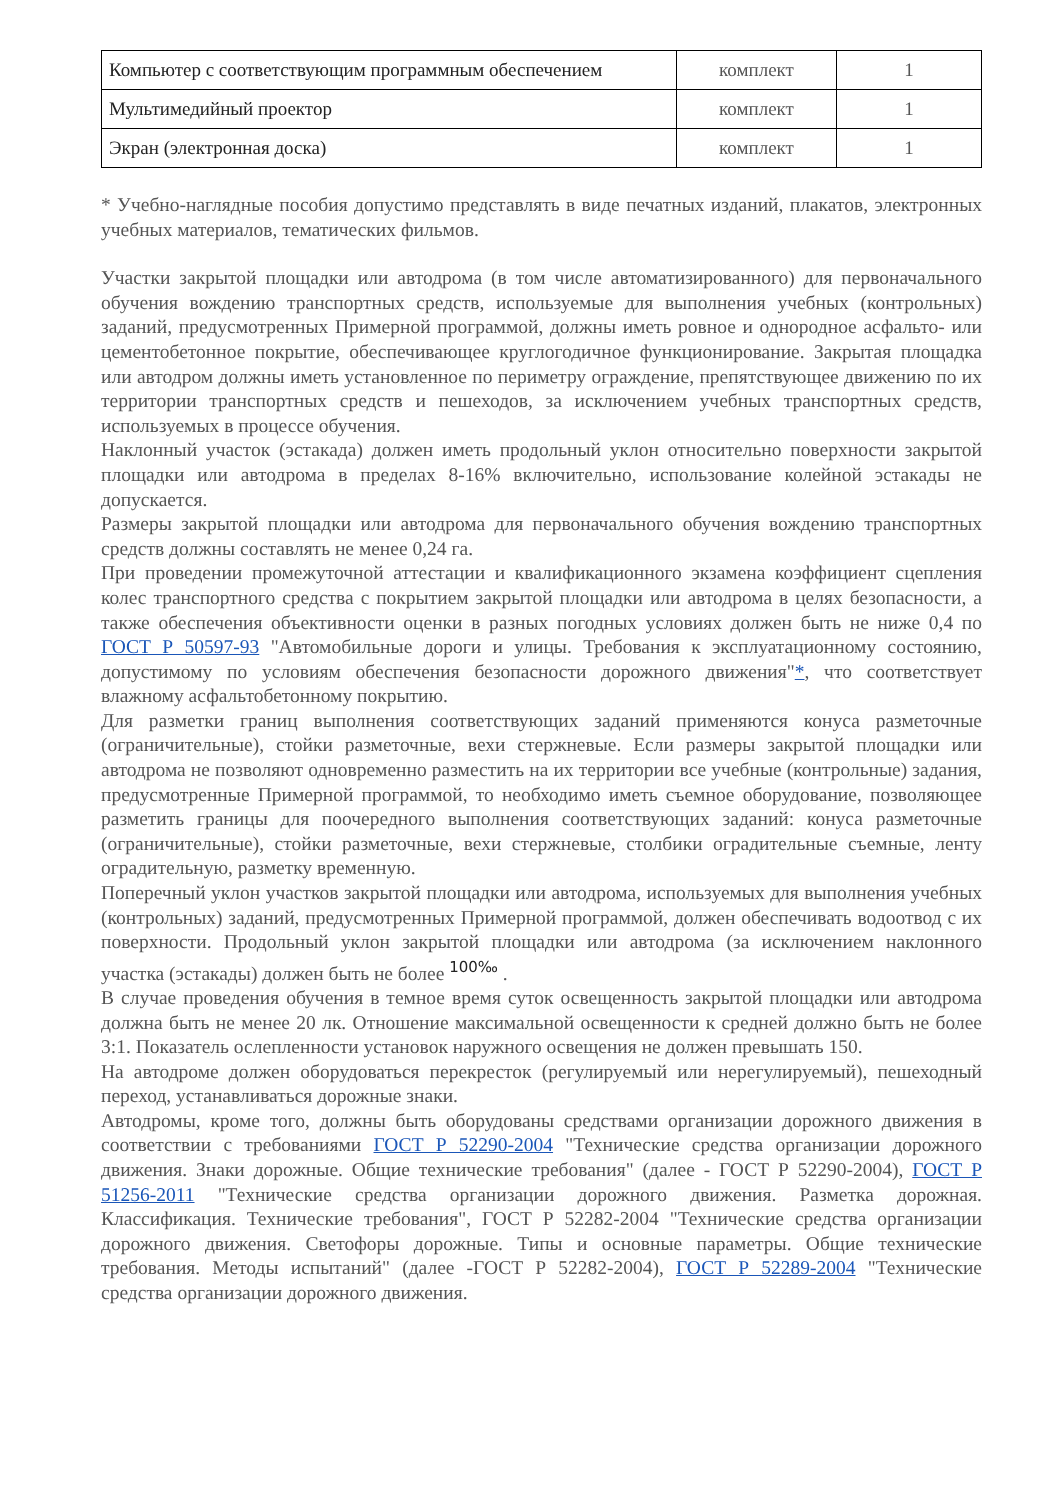| Компьютер с соответствующим программным обеспечением | комплект | 1 |
| Мультимедийный проектор | комплект | 1 |
| Экран (электронная доска) | комплект | 1 |
* Учебно-наглядные пособия допустимо представлять в виде печатных изданий, плакатов, электронных учебных материалов, тематических фильмов.
Участки закрытой площадки или автодрома (в том числе автоматизированного) для первоначального обучения вождению транспортных средств, используемые для выполнения учебных (контрольных) заданий, предусмотренных Примерной программой, должны иметь ровное и однородное асфальто- или цементобетонное покрытие, обеспечивающее круглогодичное функционирование. Закрытая площадка или автодром должны иметь установленное по периметру ограждение, препятствующее движению по их территории транспортных средств и пешеходов, за исключением учебных транспортных средств, используемых в процессе обучения.
Наклонный участок (эстакада) должен иметь продольный уклон относительно поверхности закрытой площадки или автодрома в пределах 8-16% включительно, использование колейной эстакады не допускается.
Размеры закрытой площадки или автодрома для первоначального обучения вождению транспортных средств должны составлять не менее 0,24 га.
При проведении промежуточной аттестации и квалификационного экзамена коэффициент сцепления колес транспортного средства с покрытием закрытой площадки или автодрома в целях безопасности, а также обеспечения объективности оценки в разных погодных условиях должен быть не ниже 0,4 по ГОСТ Р 50597-93 "Автомобильные дороги и улицы. Требования к эксплуатационному состоянию, допустимому по условиям обеспечения безопасности дорожного движения"*, что соответствует влажному асфальтобетонному покрытию.
Для разметки границ выполнения соответствующих заданий применяются конуса разметочные (ограничительные), стойки разметочные, вехи стержневые. Если размеры закрытой площадки или автодрома не позволяют одновременно разместить на их территории все учебные (контрольные) задания, предусмотренные Примерной программой, то необходимо иметь съемное оборудование, позволяющее разметить границы для поочередного выполнения соответствующих заданий: конуса разметочные (ограничительные), стойки разметочные, вехи стержневые, столбики оградительные съемные, ленту оградительную, разметку временную.
Поперечный уклон участков закрытой площадки или автодрома, используемых для выполнения учебных (контрольных) заданий, предусмотренных Примерной программой, должен обеспечивать водоотвод с их поверхности. Продольный уклон закрытой площадки или автодрома (за исключением наклонного участка (эстакады) должен быть не более <sup>100‰</sup> .
В случае проведения обучения в темное время суток освещенность закрытой площадки или автодрома должна быть не менее 20 лк. Отношение максимальной освещенности к средней должно быть не более 3:1. Показатель ослепленности установок наружного освещения не должен превышать 150.
На автодроме должен оборудоваться перекресток (регулируемый или нерегулируемый), пешеходный переход, устанавливаться дорожные знаки.
Автодромы, кроме того, должны быть оборудованы средствами организации дорожного движения в соответствии с требованиями ГОСТ Р 52290-2004 "Технические средства организации дорожного движения. Знаки дорожные. Общие технические требования" (далее - ГОСТ Р 52290-2004), ГОСТ Р 51256-2011 "Технические средства организации дорожного движения. Разметка дорожная. Классификация. Технические требования", ГОСТ Р 52282-2004 "Технические средства организации дорожного движения. Светофоры дорожные. Типы и основные параметры. Общие технические требования. Методы испытаний" (далее -ГОСТ Р 52282-2004), ГОСТ Р 52289-2004 "Технические средства организации дорожного движения.